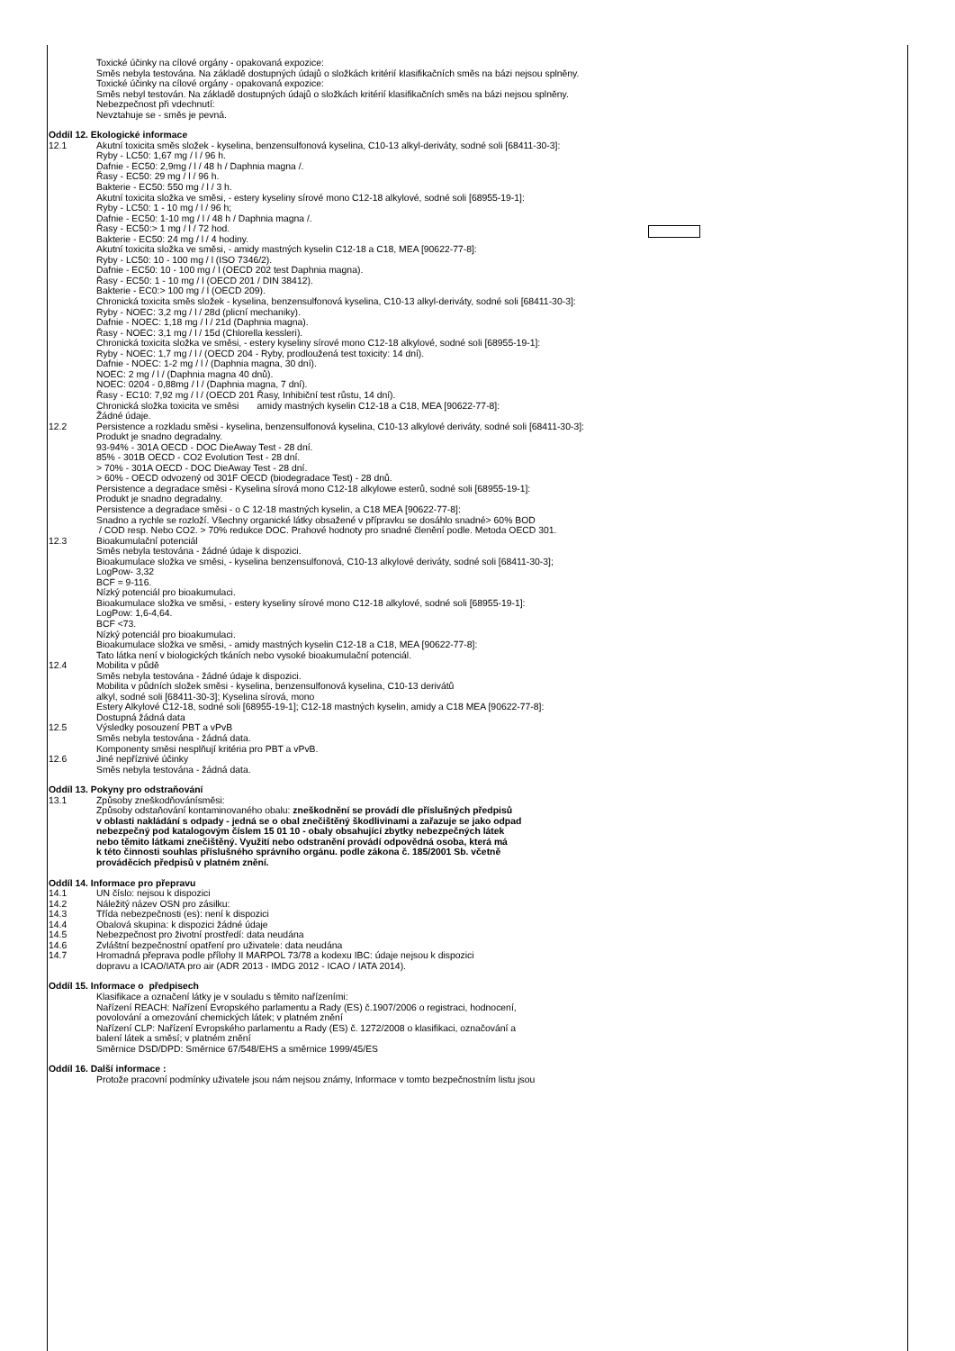Toxické účinky na cílové orgány - opakovaná expozice:
Směs nebyla testována. Na základě dostupných údajů o složkách kritérií klasifikačních směs na bázi nejsou splněny.
Toxické účinky na cílové orgány - opakovaná expozice:
Směs nebyl testován. Na základě dostupných údajů o složkách kritérií klasifikačních směs na bázi nejsou splněny.
Nebezpečnost při vdechnutí:
Nevztahuje se - směs je pevná.
Oddíl 12. Ekologické informace
12.1 Akutní toxicita směs složek - kyselina, benzensulfonová kyselina, C10-13 alkyl-deriváty, sodné soli [68411-30-3]:
Ryby - LC50: 1,67 mg / l / 96 h.
Dafnie - EC50: 2,9mg / l / 48 h / Daphnia magna /.
Řasy - EC50: 29 mg / l / 96 h.
Bakterie - EC50: 550 mg / l / 3 h.
Akutní toxicita složka ve směsi, - estery kyseliny sírové mono C12-18 alkylové, sodné soli [68955-19-1]:
Ryby - LC50: 1 - 10 mg / l / 96 h;
Dafnie - EC50: 1-10 mg / l / 48 h / Daphnia magna /.
Řasy - EC50:> 1 mg / l / 72 hod.
Bakterie - EC50: 24 mg / l / 4 hodiny.
Akutní toxicita složka ve směsi, - amidy mastných kyselin C12-18 a C18, MEA [90622-77-8]:
Ryby - LC50: 10 - 100 mg / l (ISO 7346/2).
Dafnie - EC50: 10 - 100 mg / l (OECD 202 test Daphnia magna).
Řasy - EC50: 1 - 10 mg / l (OECD 201 / DIN 38412).
Bakterie - EC0:> 100 mg / l (OECD 209).
Chronická toxicita směs složek - kyselina, benzensulfonová kyselina, C10-13 alkyl-deriváty, sodné soli [68411-30-3]:
Ryby - NOEC: 3,2 mg / l / 28d (plicní mechaniky).
Dafnie - NOEC: 1,18 mg / l / 21d (Daphnia magna).
Řasy - NOEC: 3,1 mg / l / 15d (Chlorella kessleri).
Chronická toxicita složka ve směsi, - estery kyseliny sírové mono C12-18 alkylové, sodné soli [68955-19-1]:
Ryby - NOEC: 1,7 mg / l / (OECD 204 - Ryby, prodloužená test toxicity: 14 dní).
Dafnie - NOEC: 1-2 mg / l / (Daphnia magna, 30 dní).
NOEC: 2 mg / l / (Daphnia magna 40 dnů).
NOEC: 0204 - 0,88mg / l / (Daphnia magna, 7 dní).
Řasy - EC10: 7,92 mg / l / (OECD 201 Řasy, Inhibiční test růstu, 14 dní).
Chronická složka toxicita ve směsi amidy mastných kyselin C12-18 a C18, MEA [90622-77-8]:
Žádné údaje.
12.2 Persistence a rozkladu směsi - kyselina, benzensulfonová kyselina, C10-13 alkylové deriváty, sodné soli [68411-30-3]:
Produkt je snadno degradalny.
93-94% - 301A OECD - DOC DieAway Test - 28 dní.
85% - 301B OECD - CO2 Evolution Test - 28 dní.
> 70% - 301A OECD - DOC DieAway Test - 28 dní.
> 60% - OECD odvozený od 301F OECD (biodegradace Test) - 28 dnů.
Persistence a degradace směsi - Kyselina sírová mono C12-18 alkylowe esterů, sodné soli [68955-19-1]:
Produkt je snadno degradalny.
Persistence a degradace směsi - o C 12-18 mastných kyselin, a C18 MEA [90622-77-8]:
Snadno a rychle se rozloží. Všechny organické látky obsažené v přípravku se dosáhlo snadné> 60% BOD
/ COD resp. Nebo CO2. > 70% redukce DOC. Prahové hodnoty pro snadné členění podle. Metoda OECD 301.
12.3 Bioakumulační potenciál
Směs nebyla testována - žádné údaje k dispozici.
Bioakumulace složka ve směsi, - kyselina benzensulfonová, C10-13 alkylové deriváty, sodné soli [68411-30-3];
LogPow- 3,32
BCF = 9-116.
Nízký potenciál pro bioakumulaci.
Bioakumulace složka ve směsi, - estery kyseliny sírové mono C12-18 alkylové, sodné soli [68955-19-1]:
LogPow: 1,6-4,64.
BCF <73.
Nízký potenciál pro bioakumulaci.
Bioakumulace složka ve směsi, - amidy mastných kyselin C12-18 a C18, MEA [90622-77-8]:
Tato látka není v biologických tkáních nebo vysoké bioakumulační potenciál.
12.4 Mobilita v půdě
Směs nebyla testována - žádné údaje k dispozici.
Mobilita v půdních složek směsi - kyselina, benzensulfonová kyselina, C10-13 derivátů
alkyl, sodné soli [68411-30-3]; Kyselina sírová, mono
Estery Alkylové C12-18, sodné soli [68955-19-1]; C12-18 mastných kyselin, amidy a C18 MEA [90622-77-8]:
Dostupná žádná data
12.5 Výsledky posouzení PBT a vPvB
Směs nebyla testována - žádná data.
Komponenty směsi nesplňují kritéria pro PBT a vPvB.
12.6 Jiné nepříznivé účinky
Směs nebyla testována - žádná data.
Oddíl 13. Pokyny pro odstraňování
13.1 Způsoby zneškodňovánísměsi:
Způsoby odstaňování kontaminovaného obalu: zneškodnění se provádí dle příslušných předpisů
v oblasti nakládání s odpady - jedná se o obal znečištěný škodlivinami a zařazuje se jako odpad
nebezpečný pod katalogovým číslem 15 01 10 - obaly obsahující zbytky nebezpečných látek
nebo těmito látkami znečištěný. Využití nebo odstranění provádí odpovědná osoba, která má
k této činnosti souhlas příslušného správního orgánu. podle zákona č. 185/2001 Sb. včetně
prováděcích předpisů v platném znění.
Oddíl 14. Informace pro přepravu
14.1 UN číslo: nejsou k dispozici
14.2 Náležitý název OSN pro zásilku:
14.3 Třída nebezpečnosti (es): není k dispozici
14.4 Obalová skupina: k dispozici žádné údaje
14.5 Nebezpečnost pro životní prostředí: data neudána
14.6 Zvláštní bezpečnostní opatření pro uživatele: data neudána
14.7 Hromadná přeprava podle přílohy II MARPOL 73/78 a kodexu IBC: údaje nejsou k dispozici
dopravu a ICAO/IATA pro air (ADR 2013 - IMDG 2012 - ICAO / IATA 2014).
Oddíl 15. Informace o předpisech
Klasifikace a označení látky je v souladu s těmito nařízeními:
Nařízení REACH: Nařízení Evropského parlamentu a Rady (ES) č.1907/2006 o registraci, hodnocení,
povolování a omezování chemických látek; v platném znění
Nařízení CLP: Nařízení Evropského parlamentu a Rady (ES) č. 1272/2008 o klasifikaci, označování a
balení látek a směsí; v platném znění
Směrnice DSD/DPD: Směrnice 67/548/EHS a směrnice 1999/45/ES
Oddíl 16. Další informace :
Protože pracovní podmínky uživatele jsou nám nejsou známy, Informace v tomto bezpečnostním listu jsou